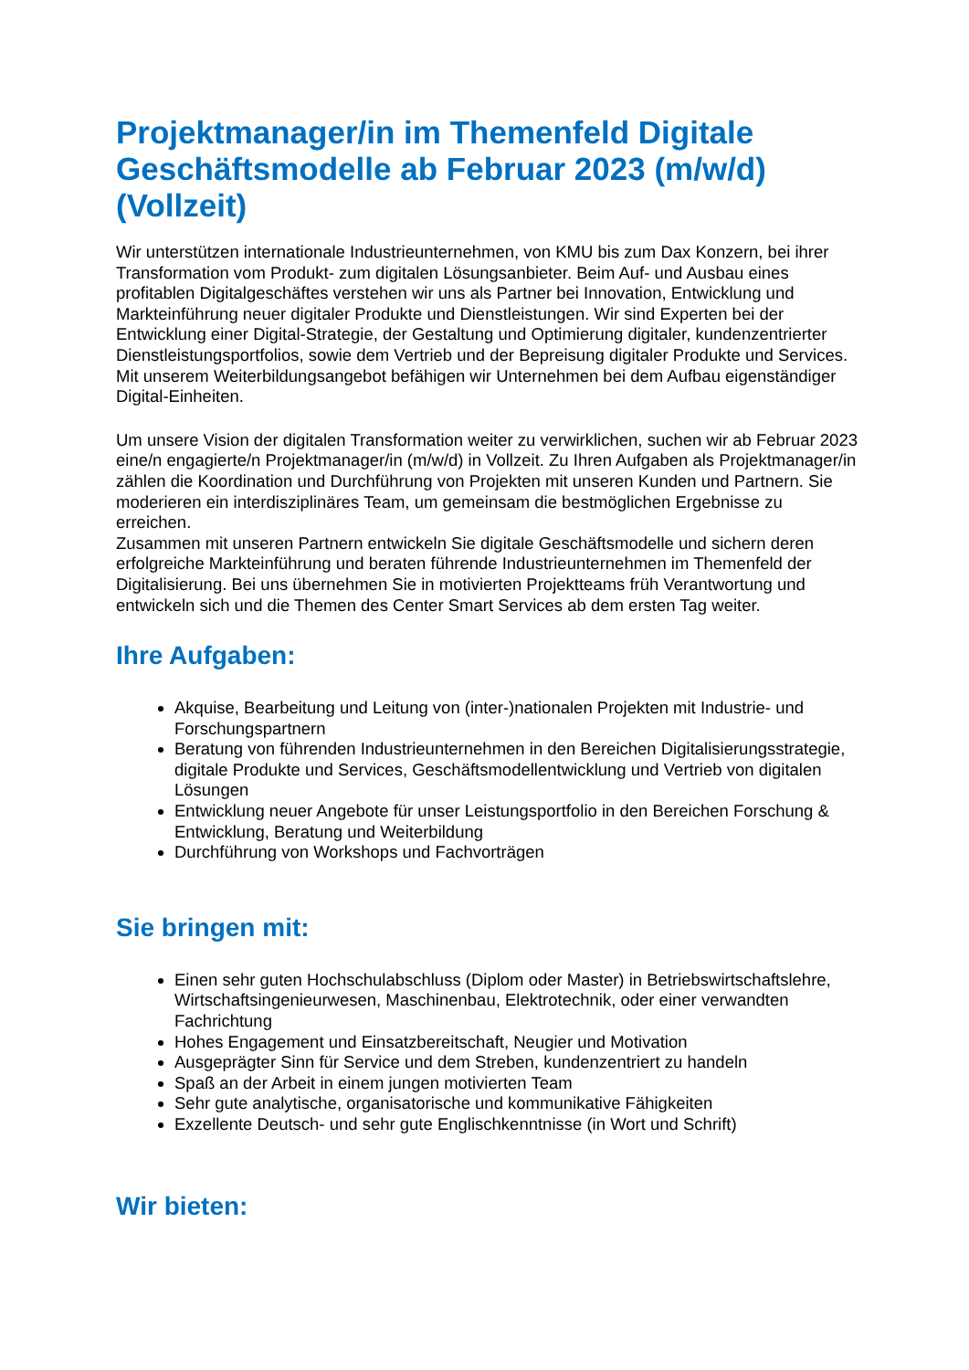Projektmanager/in im Themenfeld Digitale Geschäftsmodelle ab Februar 2023 (m/w/d) (Vollzeit)
Wir unterstützen internationale Industrieunternehmen, von KMU bis zum Dax Konzern, bei ihrer Transformation vom Produkt- zum digitalen Lösungsanbieter. Beim Auf- und Ausbau eines profitablen Digitalgeschäftes verstehen wir uns als Partner bei Innovation, Entwicklung und Markteinführung neuer digitaler Produkte und Dienstleistungen. Wir sind Experten bei der Entwicklung einer Digital-Strategie, der Gestaltung und Optimierung digitaler, kundenzentrierter Dienstleistungsportfolios, sowie dem Vertrieb und der Bepreisung digitaler Produkte und Services. Mit unserem Weiterbildungsangebot befähigen wir Unternehmen bei dem Aufbau eigenständiger Digital-Einheiten.
Um unsere Vision der digitalen Transformation weiter zu verwirklichen, suchen wir ab Februar 2023 eine/n engagierte/n Projektmanager/in (m/w/d) in Vollzeit. Zu Ihren Aufgaben als Projektmanager/in zählen die Koordination und Durchführung von Projekten mit unseren Kunden und Partnern. Sie moderieren ein interdisziplinäres Team, um gemeinsam die bestmöglichen Ergebnisse zu erreichen.
Zusammen mit unseren Partnern entwickeln Sie digitale Geschäftsmodelle und sichern deren erfolgreiche Markteinführung und beraten führende Industrieunternehmen im Themenfeld der Digitalisierung. Bei uns übernehmen Sie in motivierten Projektteams früh Verantwortung und entwickeln sich und die Themen des Center Smart Services ab dem ersten Tag weiter.
Ihre Aufgaben:
Akquise, Bearbeitung und Leitung von (inter-)nationalen Projekten mit Industrie- und Forschungspartnern
Beratung von führenden Industrieunternehmen in den Bereichen Digitalisierungsstrategie, digitale Produkte und Services, Geschäftsmodellentwicklung und Vertrieb von digitalen Lösungen
Entwicklung neuer Angebote für unser Leistungsportfolio in den Bereichen Forschung & Entwicklung, Beratung und Weiterbildung
Durchführung von Workshops und Fachvorträgen
Sie bringen mit:
Einen sehr guten Hochschulabschluss (Diplom oder Master) in Betriebswirtschaftslehre, Wirtschaftsingenieurwesen, Maschinenbau, Elektrotechnik, oder einer verwandten Fachrichtung
Hohes Engagement und Einsatzbereitschaft, Neugier und Motivation
Ausgeprägter Sinn für Service und dem Streben, kundenzentriert zu handeln
Spaß an der Arbeit in einem jungen motivierten Team
Sehr gute analytische, organisatorische und kommunikative Fähigkeiten
Exzellente Deutsch- und sehr gute Englischkenntnisse (in Wort und Schrift)
Wir bieten: